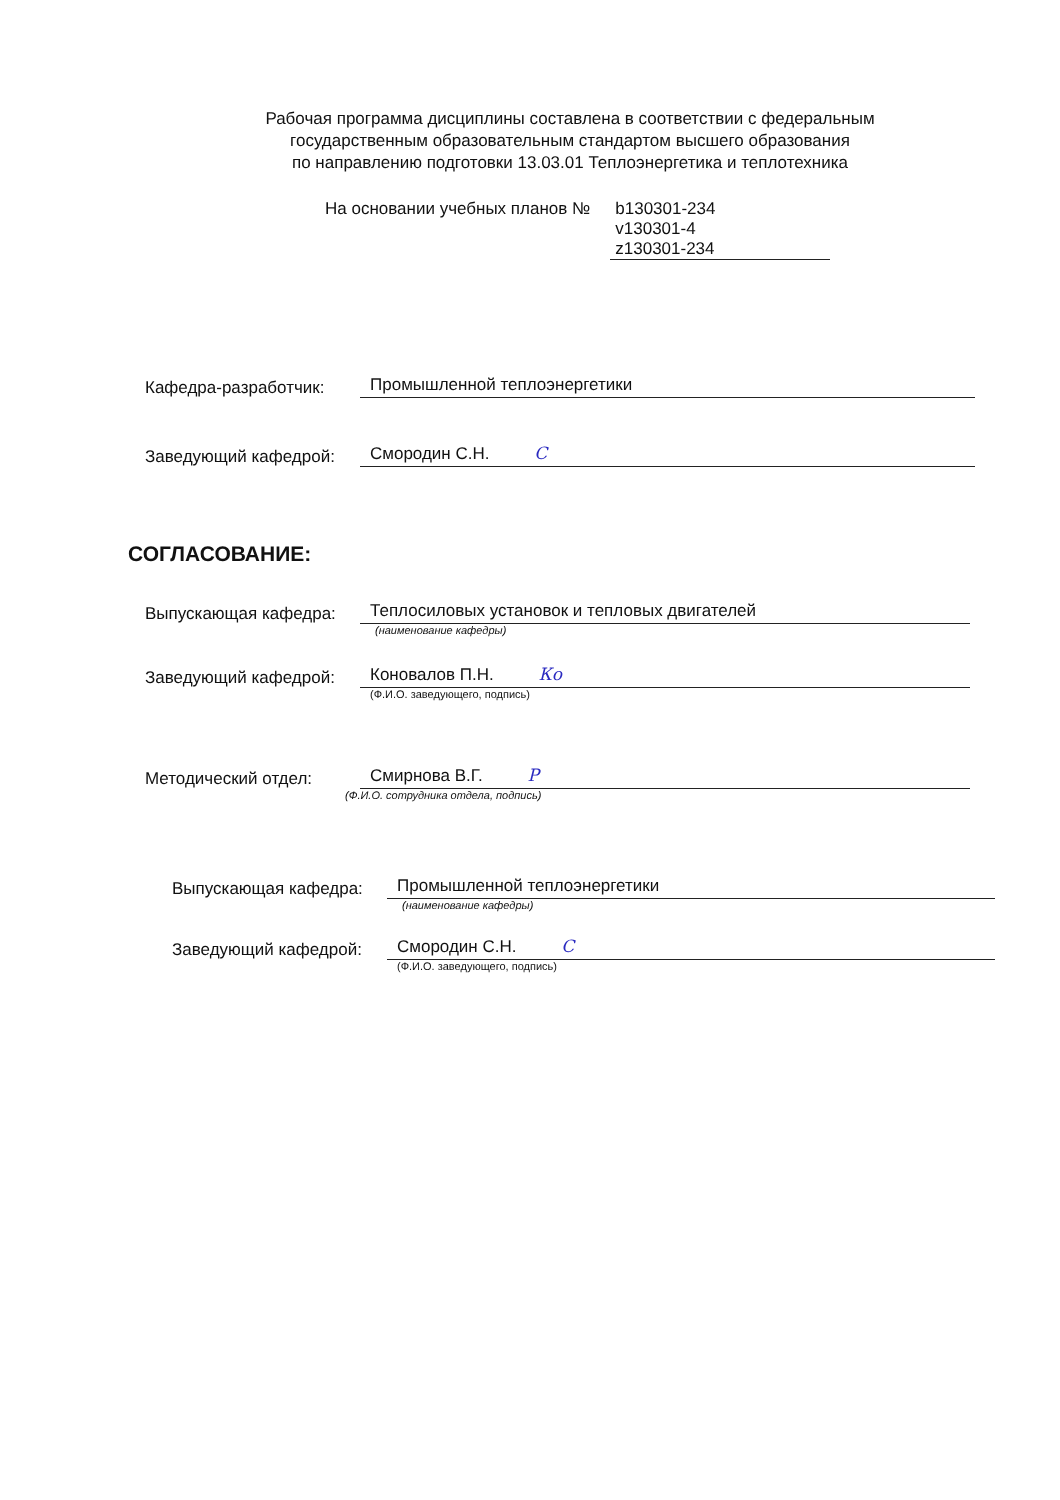Рабочая программа дисциплины составлена в соответствии с федеральным
государственным образовательным стандартом высшего образования
по направлению подготовки 13.03.01 Теплоэнергетика и теплотехника
На основании учебных планов №
b130301-234
v130301-4
z130301-234
Кафедра-разработчик:
Промышленной теплоэнергетики
Заведующий кафедрой:
Смородин С.Н. С
СОГЛАСОВАНИЕ:
Выпускающая кафедра:
Теплосиловых установок и тепловых двигателей
(наименование кафедры)
Заведующий кафедрой:
Коновалов П.Н. Ко
(Ф.И.О. заведующего, подпись)
Методический отдел:
Смирнова В.Г. Р
(Ф.И.О. сотрудника отдела, подпись)
Выпускающая кафедра:
Промышленной теплоэнергетики
(наименование кафедры)
Заведующий кафедрой:
Смородин С.Н. С
(Ф.И.О. заведующего, подпись)